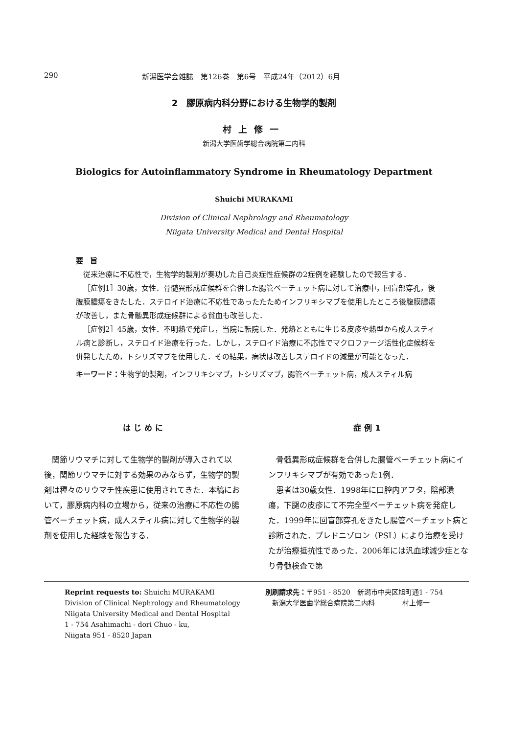290 新潟医学会雑誌　第126巻　第6号　平成24年（2012）6月
2　膠原病内科分野における生物学的製剤
村上修一
新潟大学医歯学総合病院第二内科
Biologics for Autoinflammatory Syndrome in Rheumatology Department
Shuichi MURAKAMI
Division of Clinical Nephrology and Rheumatology
Niigata University Medical and Dental Hospital
要旨
従来治療に不応性で，生物学的製剤が奏功した自己炎症性症候群の2症例を経験したので報告する．
［症例1］30歳，女性．骨髄異形成症候群を合併した腸管ベーチェット病に対して治療中，回盲部穿孔，後腹膜膿瘍をきたした．ステロイド治療に不応性であったたためインフリキシマブを使用したところ後腹膜膿瘍が改善し，また骨髄異形成症候群による貧血も改善した．
［症例2］45歳，女性．不明熱で発症し，当院に転院した．発熱とともに生じる皮疹や熱型から成人スティル病と診断し，ステロイド治療を行った．しかし，ステロイド治療に不応性でマクロファージ活性化症候群を併発したため，トシリズマブを使用した．その結果，病状は改善しステロイドの減量が可能となった．
キーワード：生物学的製剤，インフリキシマブ，トシリズマブ，腸管ベーチェット病，成人スティル病
はじめに
関節リウマチに対して生物学的製剤が導入されて以後，関節リウマチに対する効果のみならず，生物学的製剤は種々のリウマチ性疾患に使用されてきた．本稿において，膠原病内科の立場から，従来の治療に不応性の腸管ベーチェット病，成人スティル病に対して生物学的製剤を使用した経験を報告する．
症例1
骨髄異形成症候群を合併した腸管ベーチェット病にインフリキシマブが有効であった1例．
患者は30歳女性．1998年に口腔内アフタ，陰部潰瘍，下腿の皮疹にて不完全型ベーチェット病を発症した．1999年に回盲部穿孔をきたし腸管ベーチェット病と診断された．プレドニゾロン（PSL）により治療を受けたが治療抵抗性であった．2006年には汎血球減少症となり骨髄検査で第
Reprint requests to: Shuichi MURAKAMI
Division of Clinical Nephrology and Rheumatology
Niigata University Medical and Dental Hospital
1 - 754 Asahimachi - dori Chuo - ku,
Niigata 951 - 8520 Japan
別刷請求先：〒951 - 8520　新潟市中央区旭町通1 - 754
　新潟大学医歯学総合病院第二内科　　　　村上修一